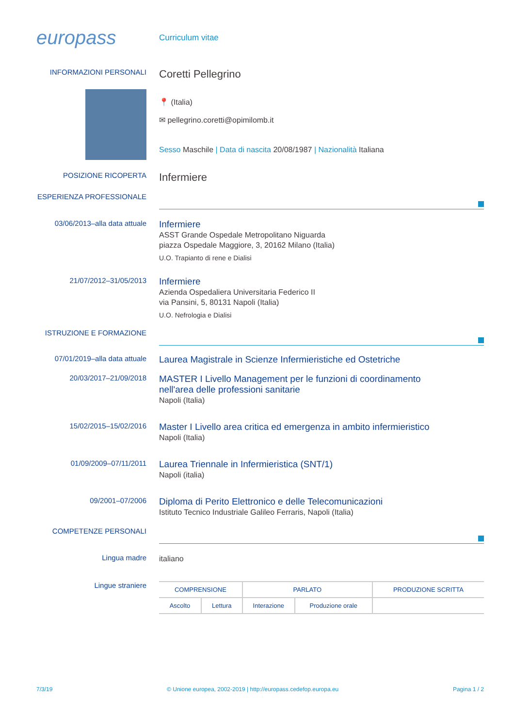europass
Curriculum vitae
INFORMAZIONI PERSONALI
Coretti Pellegrino
📍 (Italia)
✉ pellegrino.coretti@opimilomb.it
Sesso Maschile | Data di nascita 20/08/1987 | Nazionalità Italiana
POSIZIONE RICOPERTA
Infermiere
ESPERIENZA PROFESSIONALE
03/06/2013–alla data attuale
Infermiere
ASST Grande Ospedale Metropolitano Niguarda
piazza Ospedale Maggiore, 3, 20162 Milano (Italia)
U.O. Trapianto di rene e Dialisi
21/07/2012–31/05/2013
Infermiere
Azienda Ospedaliera Universitaria Federico II
via Pansini, 5, 80131 Napoli (Italia)
U.O. Nefrologia e Dialisi
ISTRUZIONE E FORMAZIONE
07/01/2019–alla data attuale
Laurea Magistrale in Scienze Infermieristiche ed Ostetriche
20/03/2017–21/09/2018
MASTER I Livello Management per le funzioni di coordinamento
nell'area delle professioni sanitarie
Napoli (Italia)
15/02/2015–15/02/2016
Master I Livello area critica ed emergenza in ambito infermieristico
Napoli (Italia)
01/09/2009–07/11/2011
Laurea Triennale in Infermieristica (SNT/1)
Napoli (italia)
09/2001–07/2006
Diploma di Perito Elettronico e delle Telecomunicazioni
Istituto Tecnico Industriale Galileo Ferraris, Napoli (Italia)
COMPETENZE PERSONALI
Lingua madre
italiano
Lingue straniere
| COMPRENSIONE | | PARLATO | | PRODUZIONE SCRITTA |
| --- | --- | --- | --- | --- |
| Ascolto | Lettura | Interazione | Produzione orale | |
7/3/19 © Unione europea, 2002-2019 | http://europass.cedefop.europa.eu Pagina 1 / 2